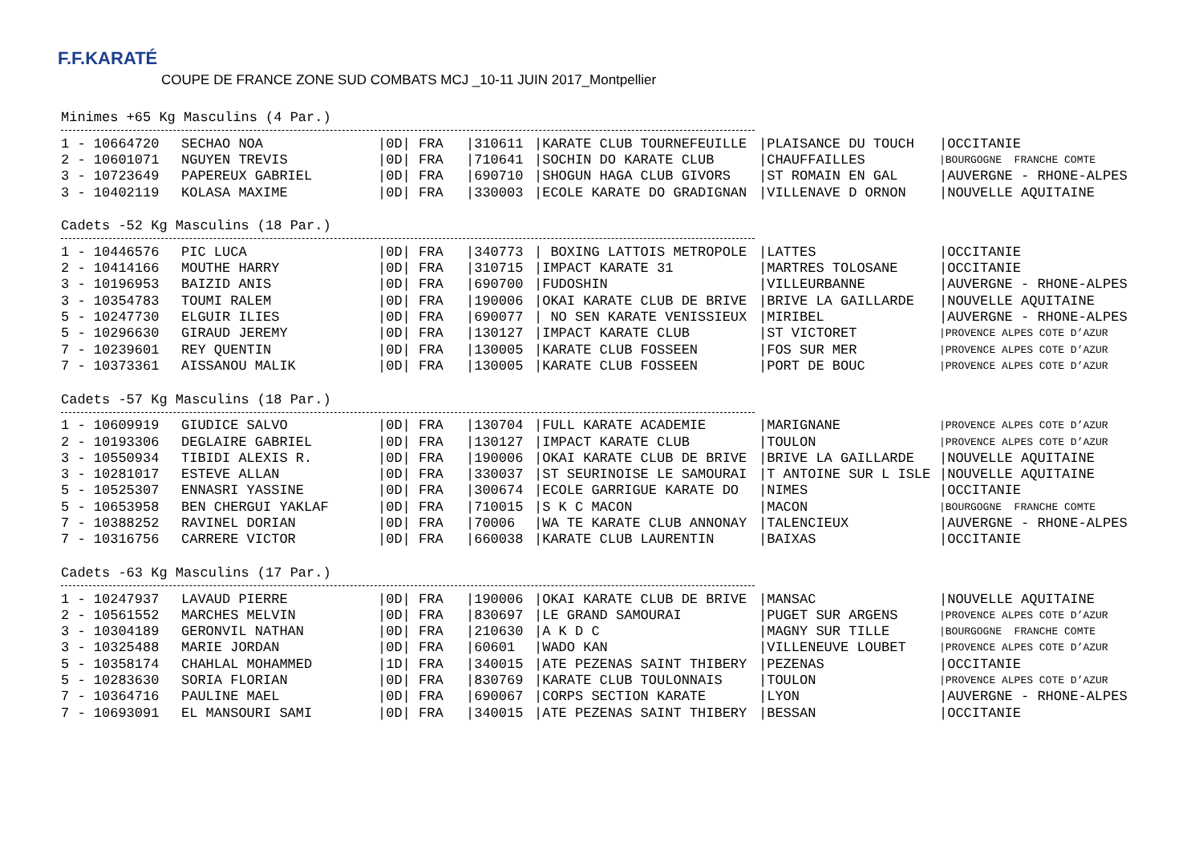F.F.KARATÉ COUPE DE FRANCE ZONE SUD COMBATS MCJ _10-11 JUIN 2017_Montpellier
Minimes +65 Kg Masculins (4 Par.)
| 1 - 10664720 | SECHAO NOA | /0D/ FRA | /310611 | /KARATE CLUB TOURNEFEUILLE | /PLAISANCE DU TOUCH | /OCCITANIE |
| 2 - 10601071 | NGUYEN TREVIS | /0D/ FRA | /710641 | /SOCHIN DO KARATE CLUB | /CHAUFFAILLES | /BOURGOGNE FRANCHE COMTE |
| 3 - 10723649 | PAPEREUX GABRIEL | /0D/ FRA | /690710 | /SHOGUN HAGA CLUB GIVORS | /ST ROMAIN EN GAL | /AUVERGNE - RHONE-ALPES |
| 3 - 10402119 | KOLASA MAXIME | /0D/ FRA | /330003 | /ECOLE KARATE DO GRADIGNAN | /VILLENAVE D ORNON | /NOUVELLE AQUITAINE |
Cadets -52 Kg Masculins (18 Par.)
| 1 - 10446576 | PIC LUCA | /0D/ FRA | /340773 | / BOXING LATTOIS METROPOLE | /LATTES | /OCCITANIE |
| 2 - 10414166 | MOUTHE HARRY | /0D/ FRA | /310715 | /IMPACT KARATE 31 | /MARTRES TOLOSANE | /OCCITANIE |
| 3 - 10196953 | BAIZID ANIS | /0D/ FRA | /690700 | /FUDOSHIN | /VILLEURBANNE | /AUVERGNE - RHONE-ALPES |
| 3 - 10354783 | TOUMI RALEM | /0D/ FRA | /190006 | /OKAI KARATE CLUB DE BRIVE | /BRIVE LA GAILLARDE | /NOUVELLE AQUITAINE |
| 5 - 10247730 | ELGUIR ILIES | /0D/ FRA | /690077 | / NO SEN KARATE VENISSIEUX | /MIRIBEL | /AUVERGNE - RHONE-ALPES |
| 5 - 10296630 | GIRAUD JEREMY | /0D/ FRA | /130127 | /IMPACT KARATE CLUB | /ST VICTORET | /PROVENCE ALPES COTE D’AZUR |
| 7 - 10239601 | REY QUENTIN | /0D/ FRA | /130005 | /KARATE CLUB FOSSEEN | /FOS SUR MER | /PROVENCE ALPES COTE D’AZUR |
| 7 - 10373361 | AISSANOU MALIK | /0D/ FRA | /130005 | /KARATE CLUB FOSSEEN | /PORT DE BOUC | /PROVENCE ALPES COTE D’AZUR |
Cadets -57 Kg Masculins (18 Par.)
| 1 - 10609919 | GIUDICE SALVO | /0D/ FRA | /130704 | /FULL KARATE ACADEMIE | /MARIGNANE | /PROVENCE ALPES COTE D’AZUR |
| 2 - 10193306 | DEGLAIRE GABRIEL | /0D/ FRA | /130127 | /IMPACT KARATE CLUB | /TOULON | /PROVENCE ALPES COTE D’AZUR |
| 3 - 10550934 | TIBIDI ALEXIS R. | /0D/ FRA | /190006 | /OKAI KARATE CLUB DE BRIVE | /BRIVE LA GAILLARDE | /NOUVELLE AQUITAINE |
| 3 - 10281017 | ESTEVE ALLAN | /0D/ FRA | /330037 | /ST SEURINOISE LE SAMOURAI | /T ANTOINE SUR L ISLE | /NOUVELLE AQUITAINE |
| 5 - 10525307 | ENNASRI YASSINE | /0D/ FRA | /300674 | /ECOLE GARRIGUE KARATE DO | /NIMES | /OCCITANIE |
| 5 - 10653958 | BEN CHERGUI YAKLAF | /0D/ FRA | /710015 | /S K C MACON | /MACON | /BOURGOGNE FRANCHE COMTE |
| 7 - 10388252 | RAVINEL DORIAN | /0D/ FRA | /70006 | /WA TE KARATE CLUB ANNONAY | /TALENCIEUX | /AUVERGNE - RHONE-ALPES |
| 7 - 10316756 | CARRERE VICTOR | /0D/ FRA | /660038 | /KARATE CLUB LAURENTIN | /BAIXAS | /OCCITANIE |
Cadets -63 Kg Masculins (17 Par.)
| 1 - 10247937 | LAVAUD PIERRE | /0D/ FRA | /190006 | /OKAI KARATE CLUB DE BRIVE | /MANSAC | /NOUVELLE AQUITAINE |
| 2 - 10561552 | MARCHES MELVIN | /0D/ FRA | /830697 | /LE GRAND SAMOURAI | /PUGET SUR ARGENS | /PROVENCE ALPES COTE D’AZUR |
| 3 - 10304189 | GERONVIL NATHAN | /0D/ FRA | /210630 | /A K D C | /MAGNY SUR TILLE | /BOURGOGNE FRANCHE COMTE |
| 3 - 10325488 | MARIE JORDAN | /0D/ FRA | /60601 | /WADO KAN | /VILLENEUVE LOUBET | /PROVENCE ALPES COTE D’AZUR |
| 5 - 10358174 | CHAHLAL MOHAMMED | /1D/ FRA | /340015 | /ATE PEZENAS SAINT THIBERY | /PEZENAS | /OCCITANIE |
| 5 - 10283630 | SORIA FLORIAN | /0D/ FRA | /830769 | /KARATE CLUB TOULONNAIS | /TOULON | /PROVENCE ALPES COTE D’AZUR |
| 7 - 10364716 | PAULINE MAEL | /0D/ FRA | /690067 | /CORPS SECTION KARATE | /LYON | /AUVERGNE - RHONE-ALPES |
| 7 - 10693091 | EL MANSOURI SAMI | /0D/ FRA | /340015 | /ATE PEZENAS SAINT THIBERY | /BESSAN | /OCCITANIE |